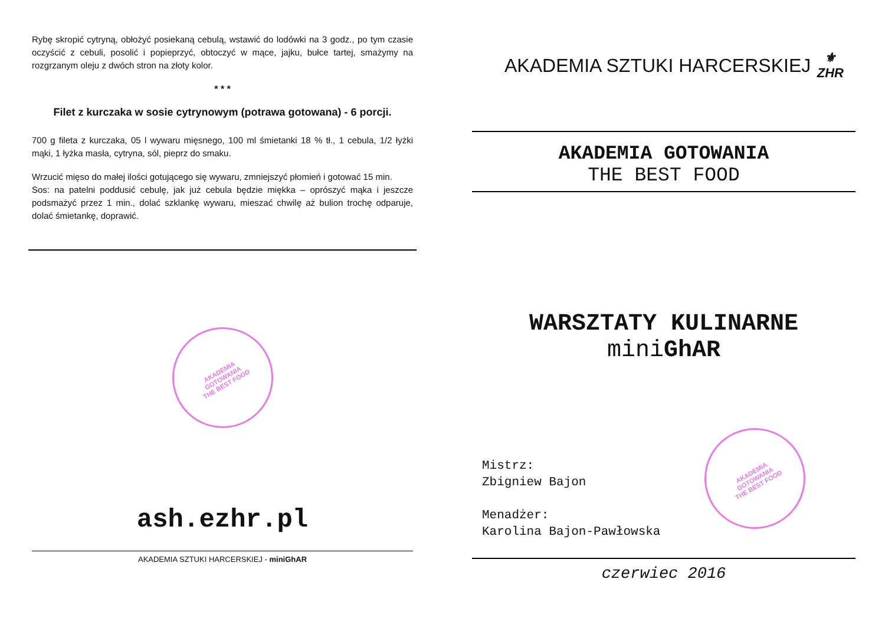Rybę skropić cytryną, obłożyć posiekaną cebulą, wstawić do lodówki na 3 godz., po tym czasie oczyścić z cebuli, posolić i popieprzyć, obtoczyć w mące, jajku, bułce tartej, smażymy na rozgrzanym oleju z dwóch stron na złoty kolor.
* * *
Filet z kurczaka w sosie cytrynowym (potrawa gotowana) - 6 porcji.
700 g fileta z kurczaka, 05 l wywaru mięsnego, 100 ml śmietanki 18 % tł., 1 cebula, 1/2 łyżki mąki, 1 łyżka masła, cytryna, sól, pieprz do smaku.
Wrzucić mięso do małej ilości gotującego się wywaru, zmniejszyć płomień i gotować 15 min.
Sos: na patelni poddusić cebulę, jak już cebula będzie miękka – oprószyć mąka i jeszcze podsmażyć przez 1 min., dolać szklankę wywaru, mieszać chwilę aż bulion trochę odparuje, dolać śmietankę, doprawić.
AKADEMIA
GOTOWANIA
THE BEST FOOD
ash.ezhr.pl
AKADEMIA SZTUKI HARCERSKIEJ - miniGhAR
AKADEMIA SZTUKI HARCERSKIEJ
⚜
ZHR
AKADEMIA GOTOWANIA
THE BEST FOOD
WARSZTATY KULINARNE
miniGhAR
Mistrz:
Zbigniew Bajon
Menadżer:
Karolina Bajon-Pawłowska
AKADEMIA
GOTOWANIA
THE BEST FOOD
czerwiec 2016